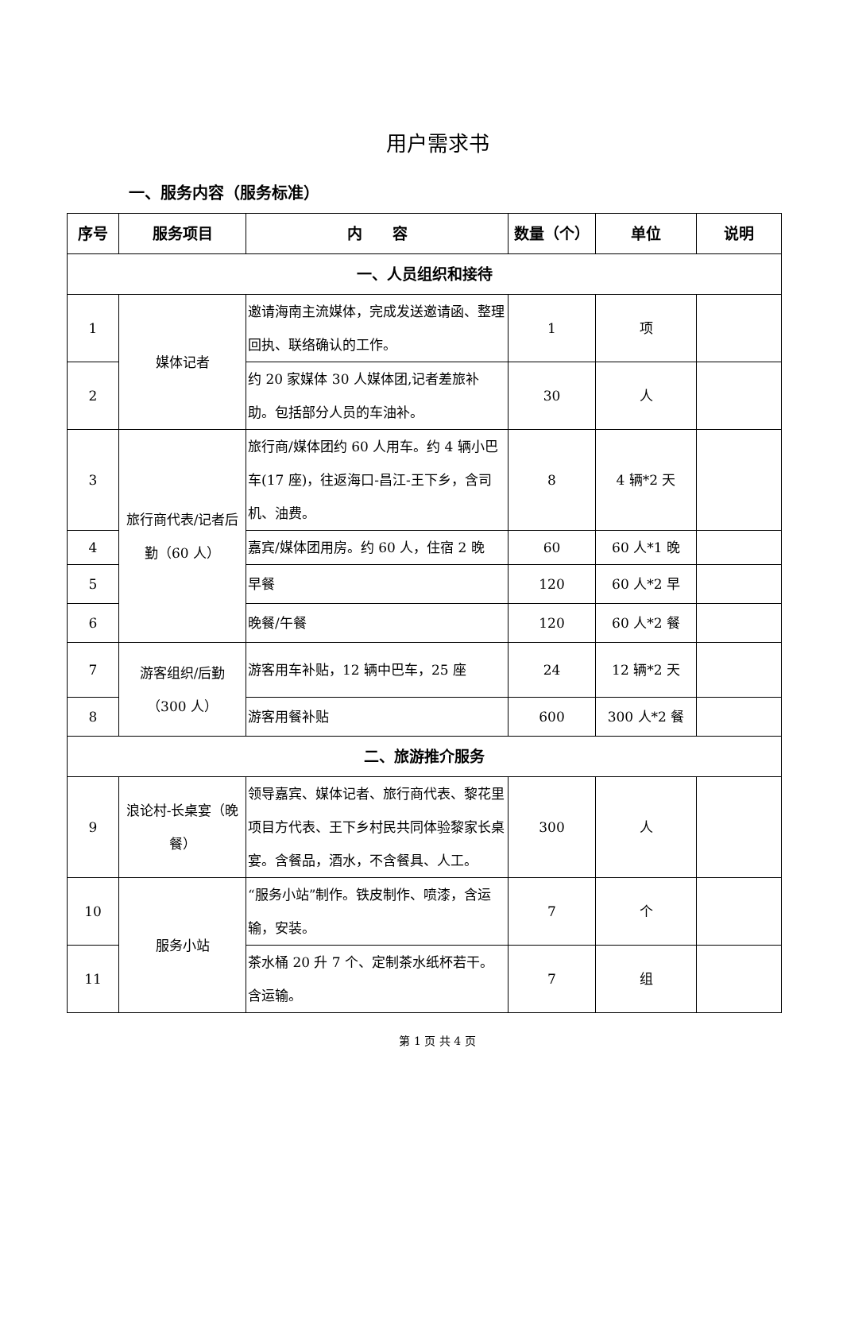用户需求书
一、服务内容（服务标准）
| 序号 | 服务项目 | 内 容 | 数量（个） | 单位 | 说明 |
| --- | --- | --- | --- | --- | --- |
| 一、人员组织和接待 | | | | | |
| 1 | 媒体记者 | 邀请海南主流媒体，完成发送邀请函、整理回执、联络确认的工作。 | 1 | 项 | |
| 2 | | 约 20 家媒体 30 人媒体团,记者差旅补助。包括部分人员的车油补。 | 30 | 人 | |
| 3 | 旅行商代表/记者后勤（60 人） | 旅行商/媒体团约 60 人用车。约 4 辆小巴车(17 座)，往返海口-昌江-王下乡，含司机、油费。 | 8 | 4 辆*2 天 | |
| 4 | | 嘉宾/媒体团用房。约 60 人，住宿 2 晚 | 60 | 60 人*1 晚 | |
| 5 | | 早餐 | 120 | 60 人*2 早 | |
| 6 | | 晚餐/午餐 | 120 | 60 人*2 餐 | |
| 7 | 游客组织/后勤（300 人） | 游客用车补贴，12 辆中巴车，25 座 | 24 | 12 辆*2 天 | |
| 8 | | 游客用餐补贴 | 600 | 300 人*2 餐 | |
| 二、旅游推介服务 | | | | | |
| 9 | 浪论村-长桌宴（晚餐） | 领导嘉宾、媒体记者、旅行商代表、黎花里项目方代表、王下乡村民共同体验黎家长桌宴。含餐品，酒水，不含餐具、人工。 | 300 | 人 | |
| 10 | 服务小站 | “服务小站”制作。铁皮制作、喷漆，含运输，安装。 | 7 | 个 | |
| 11 | | 茶水桶 20 升 7 个、定制茶水纸杯若干。含运输。 | 7 | 组 | |
第 1 页 共 4 页